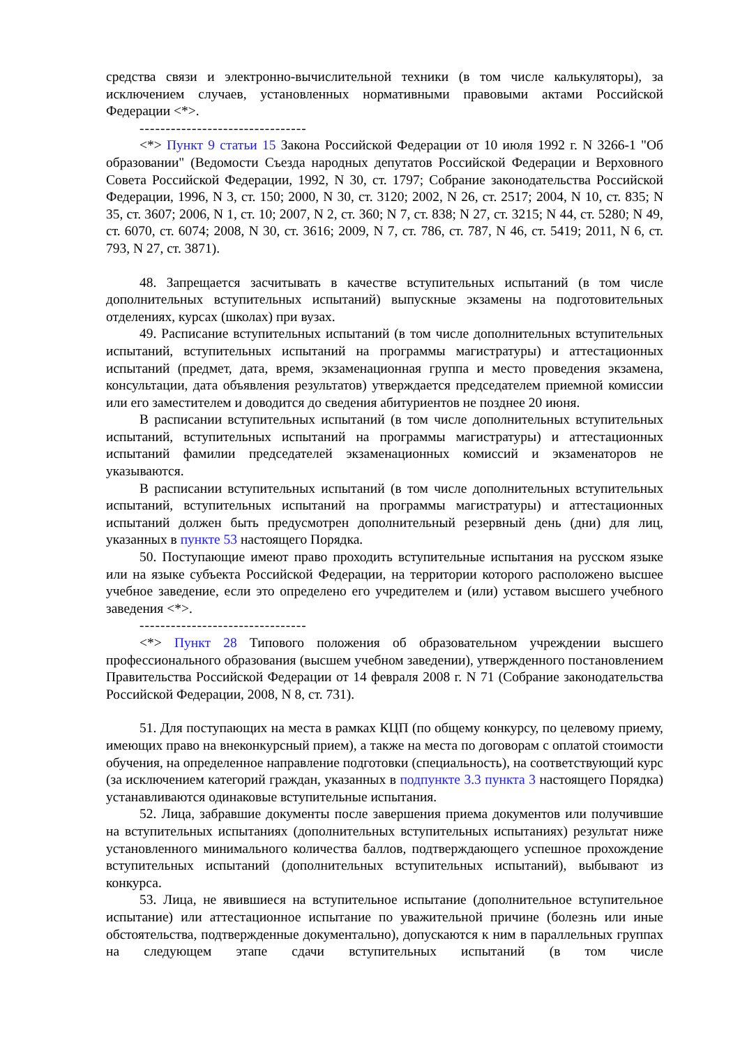средства связи и электронно-вычислительной техники (в том числе калькуляторы), за исключением случаев, установленных нормативными правовыми актами Российской Федерации <*>.
--------------------------------
<*> Пункт 9 статьи 15 Закона Российской Федерации от 10 июля 1992 г. N 3266-1 "Об образовании" (Ведомости Съезда народных депутатов Российской Федерации и Верховного Совета Российской Федерации, 1992, N 30, ст. 1797; Собрание законодательства Российской Федерации, 1996, N 3, ст. 150; 2000, N 30, ст. 3120; 2002, N 26, ст. 2517; 2004, N 10, ст. 835; N 35, ст. 3607; 2006, N 1, ст. 10; 2007, N 2, ст. 360; N 7, ст. 838; N 27, ст. 3215; N 44, ст. 5280; N 49, ст. 6070, ст. 6074; 2008, N 30, ст. 3616; 2009, N 7, ст. 786, ст. 787, N 46, ст. 5419; 2011, N 6, ст. 793, N 27, ст. 3871).
48. Запрещается засчитывать в качестве вступительных испытаний (в том числе дополнительных вступительных испытаний) выпускные экзамены на подготовительных отделениях, курсах (школах) при вузах.
49. Расписание вступительных испытаний (в том числе дополнительных вступительных испытаний, вступительных испытаний на программы магистратуры) и аттестационных испытаний (предмет, дата, время, экзаменационная группа и место проведения экзамена, консультации, дата объявления результатов) утверждается председателем приемной комиссии или его заместителем и доводится до сведения абитуриентов не позднее 20 июня.
В расписании вступительных испытаний (в том числе дополнительных вступительных испытаний, вступительных испытаний на программы магистратуры) и аттестационных испытаний фамилии председателей экзаменационных комиссий и экзаменаторов не указываются.
В расписании вступительных испытаний (в том числе дополнительных вступительных испытаний, вступительных испытаний на программы магистратуры) и аттестационных испытаний должен быть предусмотрен дополнительный резервный день (дни) для лиц, указанных в пункте 53 настоящего Порядка.
50. Поступающие имеют право проходить вступительные испытания на русском языке или на языке субъекта Российской Федерации, на территории которого расположено высшее учебное заведение, если это определено его учредителем и (или) уставом высшего учебного заведения <*>.
--------------------------------
<*> Пункт 28 Типового положения об образовательном учреждении высшего профессионального образования (высшем учебном заведении), утвержденного постановлением Правительства Российской Федерации от 14 февраля 2008 г. N 71 (Собрание законодательства Российской Федерации, 2008, N 8, ст. 731).
51. Для поступающих на места в рамках КЦП (по общему конкурсу, по целевому приему, имеющих право на внеконкурсный прием), а также на места по договорам с оплатой стоимости обучения, на определенное направление подготовки (специальность), на соответствующий курс (за исключением категорий граждан, указанных в подпункте 3.3 пункта 3 настоящего Порядка) устанавливаются одинаковые вступительные испытания.
52. Лица, забравшие документы после завершения приема документов или получившие на вступительных испытаниях (дополнительных вступительных испытаниях) результат ниже установленного минимального количества баллов, подтверждающего успешное прохождение вступительных испытаний (дополнительных вступительных испытаний), выбывают из конкурса.
53. Лица, не явившиеся на вступительное испытание (дополнительное вступительное испытание) или аттестационное испытание по уважительной причине (болезнь или иные обстоятельства, подтвержденные документально), допускаются к ним в параллельных группах на следующем этапе сдачи вступительных испытаний (в том числе